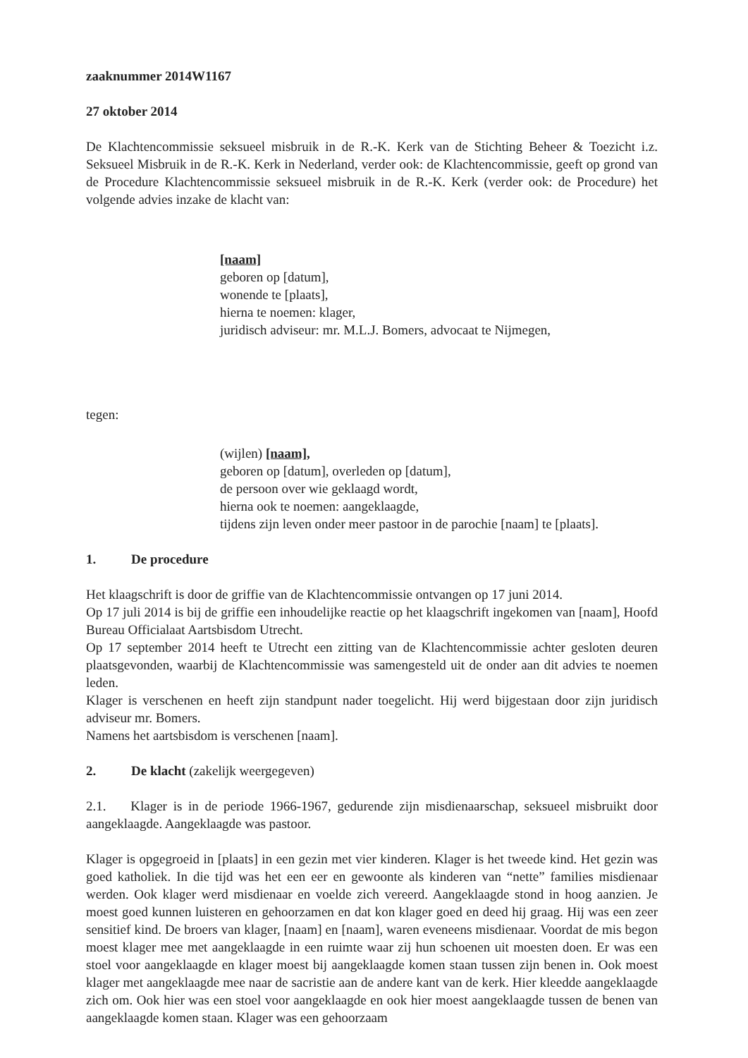zaaknummer 2014W1167
27 oktober 2014
De Klachtencommissie seksueel misbruik in de R.-K. Kerk van de Stichting Beheer & Toezicht i.z. Seksueel Misbruik in de R.-K. Kerk in Nederland, verder ook: de Klachtencommissie, geeft op grond van de Procedure Klachtencommissie seksueel misbruik in de R.-K. Kerk (verder ook: de Procedure) het volgende advies inzake de klacht van:
[naam]
geboren op [datum],
wonende te [plaats],
hierna te noemen: klager,
juridisch adviseur: mr. M.L.J. Bomers, advocaat te Nijmegen,
tegen:
(wijlen) [naam],
geboren op [datum], overleden op [datum],
de persoon over wie geklaagd wordt,
hierna ook te noemen: aangeklaagde,
tijdens zijn leven onder meer pastoor in de parochie [naam] te [plaats].
1. De procedure
Het klaagschrift is door de griffie van de Klachtencommissie ontvangen op 17 juni 2014.
Op 17 juli 2014 is bij de griffie een inhoudelijke reactie op het klaagschrift ingekomen van [naam], Hoofd Bureau Officialaat Aartsbisdom Utrecht.
Op 17 september 2014 heeft te Utrecht een zitting van de Klachtencommissie achter gesloten deuren plaatsgevonden, waarbij de Klachtencommissie was samengesteld uit de onder aan dit advies te noemen leden.
Klager is verschenen en heeft zijn standpunt nader toegelicht. Hij werd bijgestaan door zijn juridisch adviseur mr. Bomers.
Namens het aartsbisdom is verschenen [naam].
2. De klacht (zakelijk weergegeven)
2.1. Klager is in de periode 1966-1967, gedurende zijn misdienaarschap, seksueel misbruikt door aangeklaagde. Aangeklaagde was pastoor.
Klager is opgegroeid in [plaats] in een gezin met vier kinderen. Klager is het tweede kind. Het gezin was goed katholiek. In die tijd was het een eer en gewoonte als kinderen van “nette” families misdienaar werden. Ook klager werd misdienaar en voelde zich vereerd. Aangeklaagde stond in hoog aanzien. Je moest goed kunnen luisteren en gehoorzamen en dat kon klager goed en deed hij graag. Hij was een zeer sensitief kind. De broers van klager, [naam] en [naam], waren eveneens misdienaar. Voordat de mis begon moest klager mee met aangeklaagde in een ruimte waar zij hun schoenen uit moesten doen. Er was een stoel voor aangeklaagde en klager moest bij aangeklaagde komen staan tussen zijn benen in. Ook moest klager met aangeklaagde mee naar de sacristie aan de andere kant van de kerk. Hier kleedde aangeklaagde zich om. Ook hier was een stoel voor aangeklaagde en ook hier moest aangeklaagde tussen de benen van aangeklaagde komen staan. Klager was een gehoorzaam